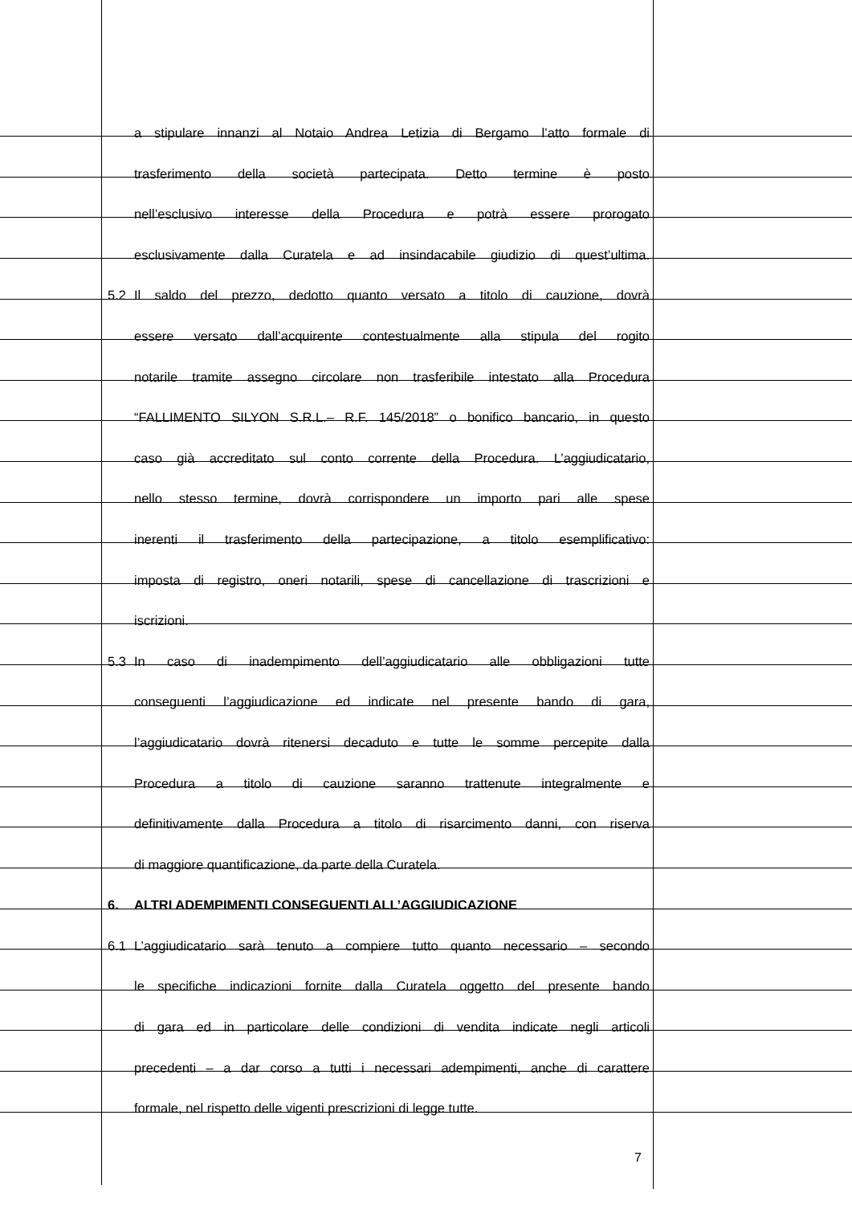a stipulare innanzi al Notaio Andrea Letizia di Bergamo l’atto formale di
trasferimento della società partecipata. Detto termine è posto
nell’esclusivo interesse della Procedura e potrà essere prorogato
esclusivamente dalla Curatela e ad insindacabile giudizio di quest’ultima.
5.2 Il saldo del prezzo, dedotto quanto versato a titolo di cauzione, dovrà
essere versato dall’acquirente contestualmente alla stipula del rogito
notarile tramite assegno circolare non trasferibile intestato alla Procedura
“FALLIMENTO SILYON S.R.L.– R.F. 145/2018” o bonifico bancario, in questo
caso già accreditato sul conto corrente della Procedura. L’aggiudicatario,
nello stesso termine, dovrà corrispondere un importo pari alle spese
inerenti il trasferimento della partecipazione, a titolo esemplificativo:
imposta di registro, oneri notarili, spese di cancellazione di trascrizioni e
iscrizioni.
5.3 In caso di inadempimento dell’aggiudicatario alle obbligazioni tutte
conseguenti l’aggiudicazione ed indicate nel presente bando di gara,
l’aggiudicatario dovrà ritenersi decaduto e tutte le somme percepite dalla
Procedura a titolo di cauzione saranno trattenute integralmente e
definitivamente dalla Procedura a titolo di risarcimento danni, con riserva
di maggiore quantificazione, da parte della Curatela.
6. ALTRI ADEMPIMENTI CONSEGUENTI ALL’AGGIUDICAZIONE
6.1 L’aggiudicatario sarà tenuto a compiere tutto quanto necessario – secondo
le specifiche indicazioni fornite dalla Curatela oggetto del presente bando
di gara ed in particolare delle condizioni di vendita indicate negli articoli
precedenti – a dar corso a tutti i necessari adempimenti, anche di carattere
formale, nel rispetto delle vigenti prescrizioni di legge tutte.
7